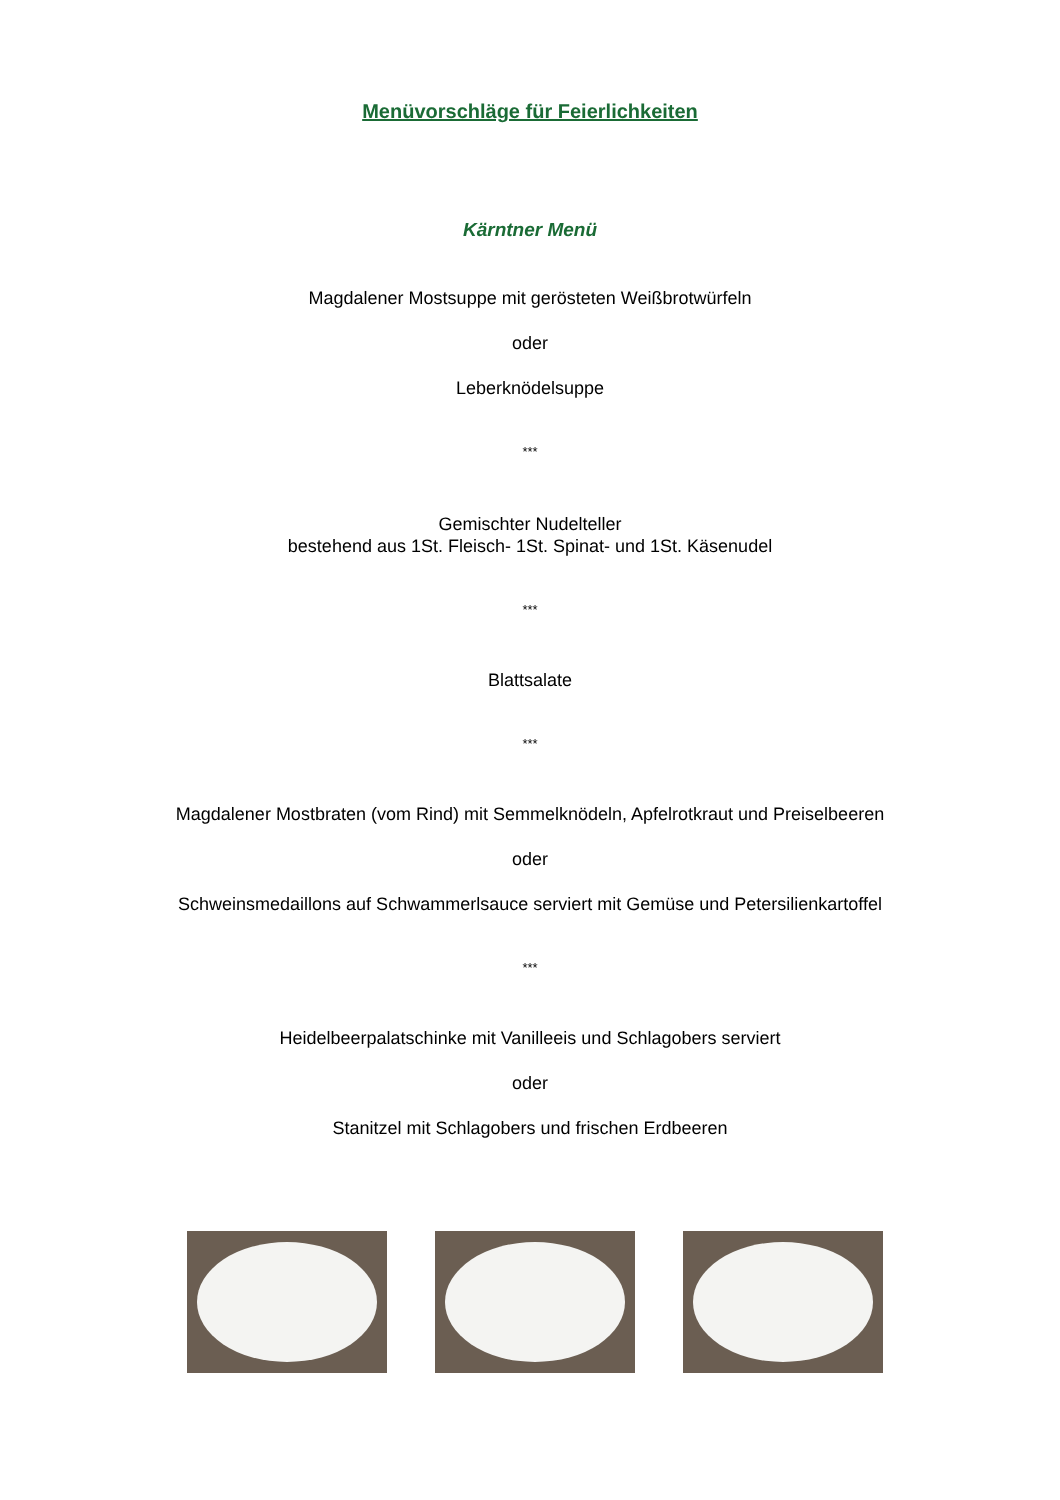Menüvorschläge für Feierlichkeiten
Kärntner Menü
Magdalener Mostsuppe mit gerösteten Weißbrotwürfeln
oder
Leberknödelsuppe
***
Gemischter Nudelteller
bestehend aus 1St. Fleisch- 1St. Spinat- und 1St. Käsenudel
***
Blattsalate
***
Magdalener Mostbraten (vom Rind) mit Semmelknödeln, Apfelrotkraut und Preiselbeeren
oder
Schweinsmedaillons auf Schwammerlsauce serviert mit Gemüse und Petersilienkartoffel
***
Heidelbeerpalatschinke mit Vanilleeis und Schlagobers serviert
oder
Stanitzel mit Schlagobers und frischen Erdbeeren